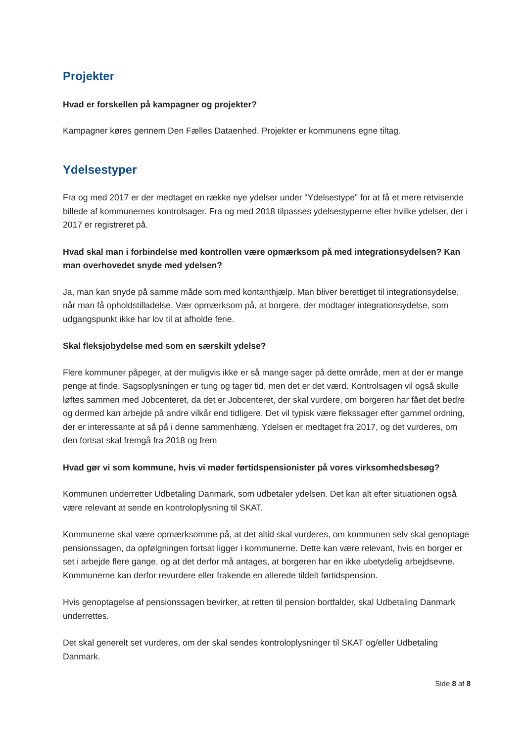Projekter
Hvad er forskellen på kampagner og projekter?
Kampagner køres gennem Den Fælles Dataenhed. Projekter er kommunens egne tiltag.
Ydelsestyper
Fra og med 2017 er der medtaget en række nye ydelser under "Ydelsestype" for at få et mere retvisende billede af kommunernes kontrolsager. Fra og med 2018 tilpasses ydelsestyperne efter hvilke ydelser, der i 2017 er registreret på.
Hvad skal man i forbindelse med kontrollen være opmærksom på med integrationsydelsen? Kan man overhovedet snyde med ydelsen?
Ja, man kan snyde på samme måde som med kontanthjælp. Man bliver berettiget til integrationsydelse, når man få opholdstilladelse. Vær opmærksom på, at borgere, der modtager integrationsydelse, som udgangspunkt ikke har lov til at afholde ferie.
Skal fleksjobydelse med som en særskilt ydelse?
Flere kommuner påpeger, at der muligvis ikke er så mange sager på dette område, men at der er mange penge at finde. Sagsoplysningen er tung og tager tid, men det er det værd. Kontrolsagen vil også skulle løftes sammen med Jobcenteret, da det er Jobcenteret, der skal vurdere, om borgeren har fået det bedre og dermed kan arbejde på andre vilkår end tidligere. Det vil typisk være flekssager efter gammel ordning, der er interessante at så på i denne sammenhæng. Ydelsen er medtaget fra 2017, og det vurderes, om den fortsat skal fremgå fra 2018 og frem
Hvad gør vi som kommune, hvis vi møder førtidspensionister på vores virksomhedsbesøg?
Kommunen underretter Udbetaling Danmark, som udbetaler ydelsen. Det kan alt efter situationen også være relevant at sende en kontroloplysning til SKAT.
Kommunerne skal være opmærksomme på, at det altid skal vurderes, om kommunen selv skal genoptage pensionssagen, da opfølgningen fortsat ligger i kommunerne. Dette kan være relevant, hvis en borger er set i arbejde flere gange, og at det derfor må antages, at borgeren har en ikke ubetydelig arbejdsevne. Kommunerne kan derfor revurdere eller frakende en allerede tildelt førtidspension.
Hvis genoptagelse af pensionssagen bevirker, at retten til pension bortfalder, skal Udbetaling Danmark underrettes.
Det skal generelt set vurderes, om der skal sendes kontroloplysninger til SKAT og/eller Udbetaling Danmark.
Side 8 af 8